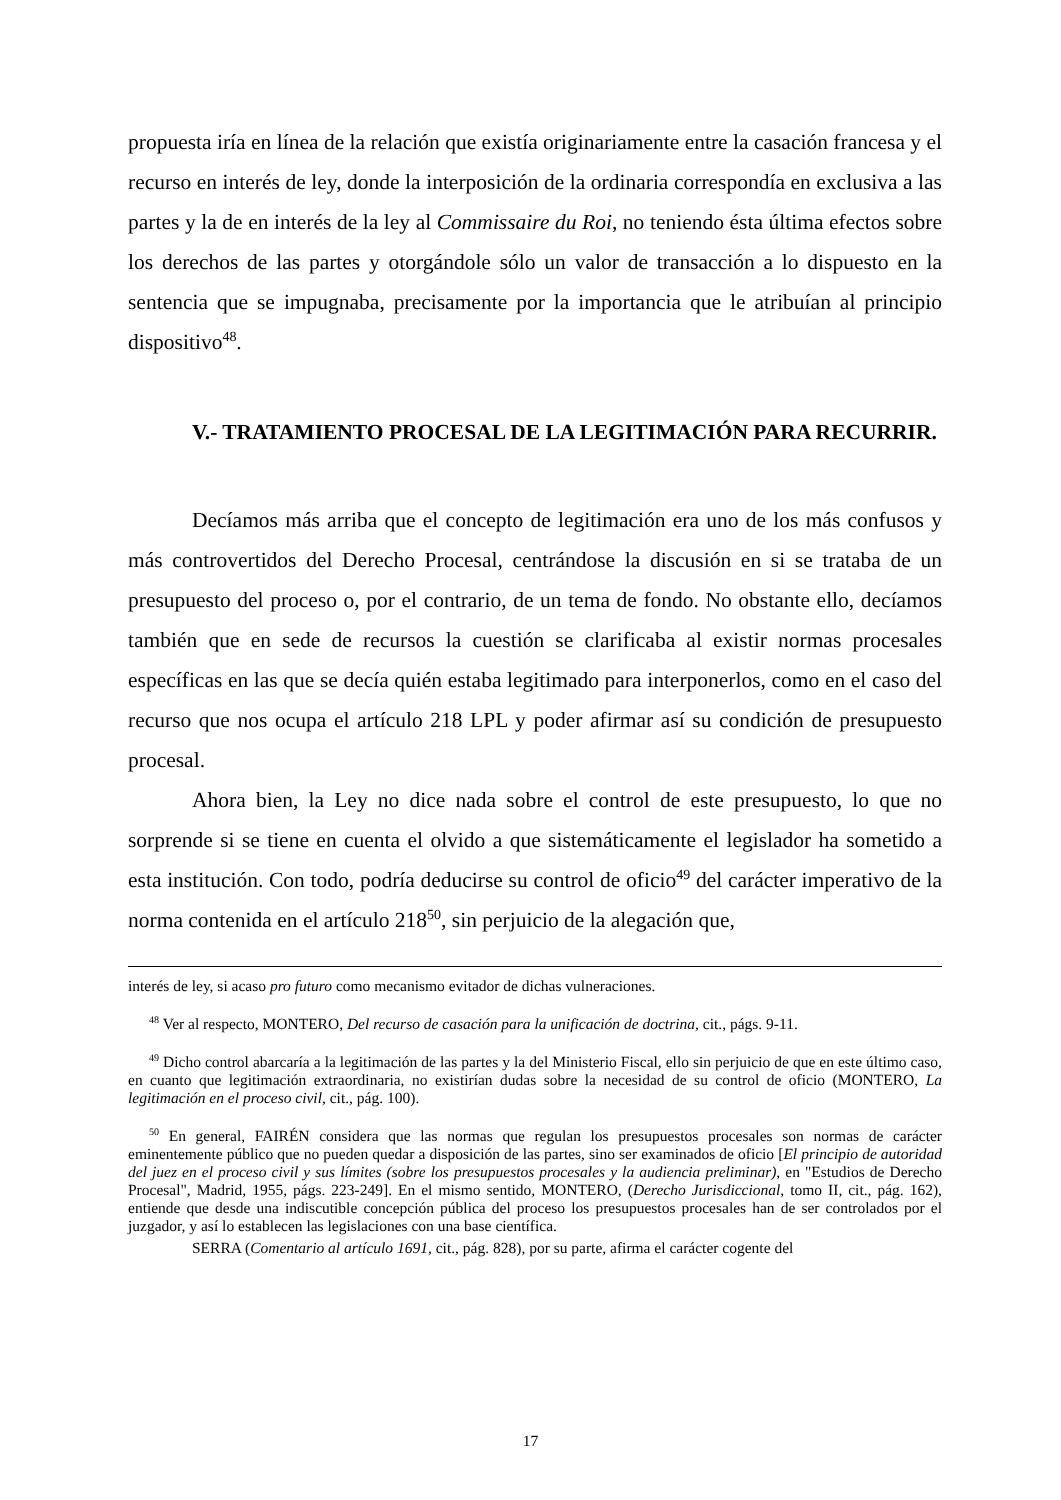propuesta iría en línea de la relación que existía originariamente entre la casación francesa y el recurso en interés de ley, donde la interposición de la ordinaria correspondía en exclusiva a las partes y la de en interés de la ley al Commissaire du Roi, no teniendo ésta última efectos sobre los derechos de las partes y otorgándole sólo un valor de transacción a lo dispuesto en la sentencia que se impugnaba, precisamente por la importancia que le atribuían al principio dispositivo<sup>48</sup>.
V.- TRATAMIENTO PROCESAL DE LA LEGITIMACIÓN PARA RECURRIR.
Decíamos más arriba que el concepto de legitimación era uno de los más confusos y más controvertidos del Derecho Procesal, centrándose la discusión en si se trataba de un presupuesto del proceso o, por el contrario, de un tema de fondo. No obstante ello, decíamos también que en sede de recursos la cuestión se clarificaba al existir normas procesales específicas en las que se decía quién estaba legitimado para interponerlos, como en el caso del recurso que nos ocupa el artículo 218 LPL y poder afirmar así su condición de presupuesto procesal.
Ahora bien, la Ley no dice nada sobre el control de este presupuesto, lo que no sorprende si se tiene en cuenta el olvido a que sistemáticamente el legislador ha sometido a esta institución. Con todo, podría deducirse su control de oficio<sup>49</sup> del carácter imperativo de la norma contenida en el artículo 218<sup>50</sup>, sin perjuicio de la alegación que,
interés de ley, si acaso pro futuro como mecanismo evitador de dichas vulneraciones.
<sup>48</sup> Ver al respecto, MONTERO, Del recurso de casación para la unificación de doctrina, cit., págs. 9-11.
<sup>49</sup> Dicho control abarcaría a la legitimación de las partes y la del Ministerio Fiscal, ello sin perjuicio de que en este último caso, en cuanto que legitimación extraordinaria, no existirían dudas sobre la necesidad de su control de oficio (MONTERO, La legitimación en el proceso civil, cit., pág. 100).
<sup>50</sup> En general, FAIRÉN considera que las normas que regulan los presupuestos procesales son normas de carácter eminentemente público que no pueden quedar a disposición de las partes, sino ser examinados de oficio [El principio de autoridad del juez en el proceso civil y sus límites (sobre los presupuestos procesales y la audiencia preliminar), en "Estudios de Derecho Procesal", Madrid, 1955, págs. 223-249]. En el mismo sentido, MONTERO, (Derecho Jurisdiccional, tomo II, cit., pág. 162), entiende que desde una indiscutible concepción pública del proceso los presupuestos procesales han de ser controlados por el juzgador, y así lo establecen las legislaciones con una base científica.
SERRA (Comentario al artículo 1691, cit., pág. 828), por su parte, afirma el carácter cogente del
17